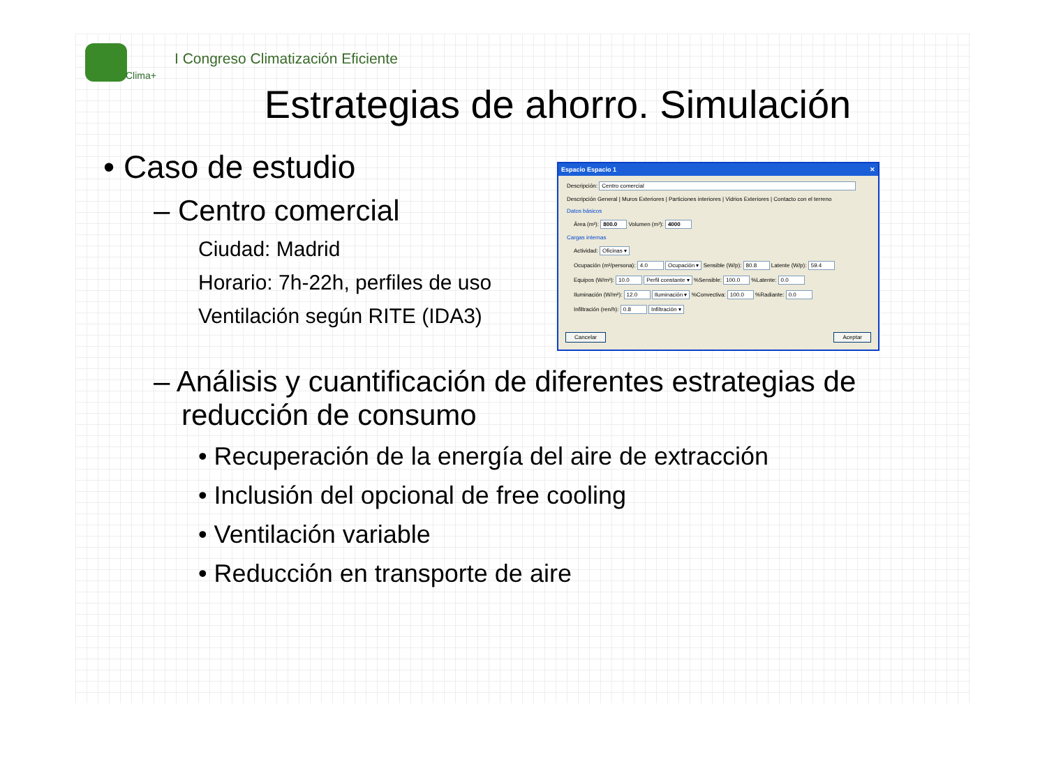Clima+
I Congreso Climatización Eficiente
Estrategias de ahorro. Simulación
• Caso de estudio
– Centro comercial
Ciudad: Madrid
Horario: 7h-22h, perfiles de uso
Ventilación según RITE (IDA3)
Espacio Espacio 1 ✕
Descripción: Centro comercial
Descripción General | Muros Exteriores | Particiones interiores | Vidrios Exteriores | Contacto con el terreno
Datos básicos
Área (m²): 800.0 Volumen (m³): 4000
Cargas internas
Actividad: Oficinas ▾
Ocupación (m²/persona): 4.0 Ocupación ▾ Sensible (W/p): 80.8 Latente (W/p): 59.4
Equipos (W/m²): 10.0 Perfil constante ▾ %Sensible: 100.0 %Latente: 0.0
Iluminación (W/m²): 12.0 Iluminación ▾ %Convectiva: 100.0 %Radiante: 0.0
Infiltración (ren/h): 0.8 Infiltración ▾
Cancelar Aceptar
– Análisis y cuantificación de diferentes estrategias de reducción de consumo
• Recuperación de la energía del aire de extracción
• Inclusión del opcional de free cooling
• Ventilación variable
• Reducción en transporte de aire